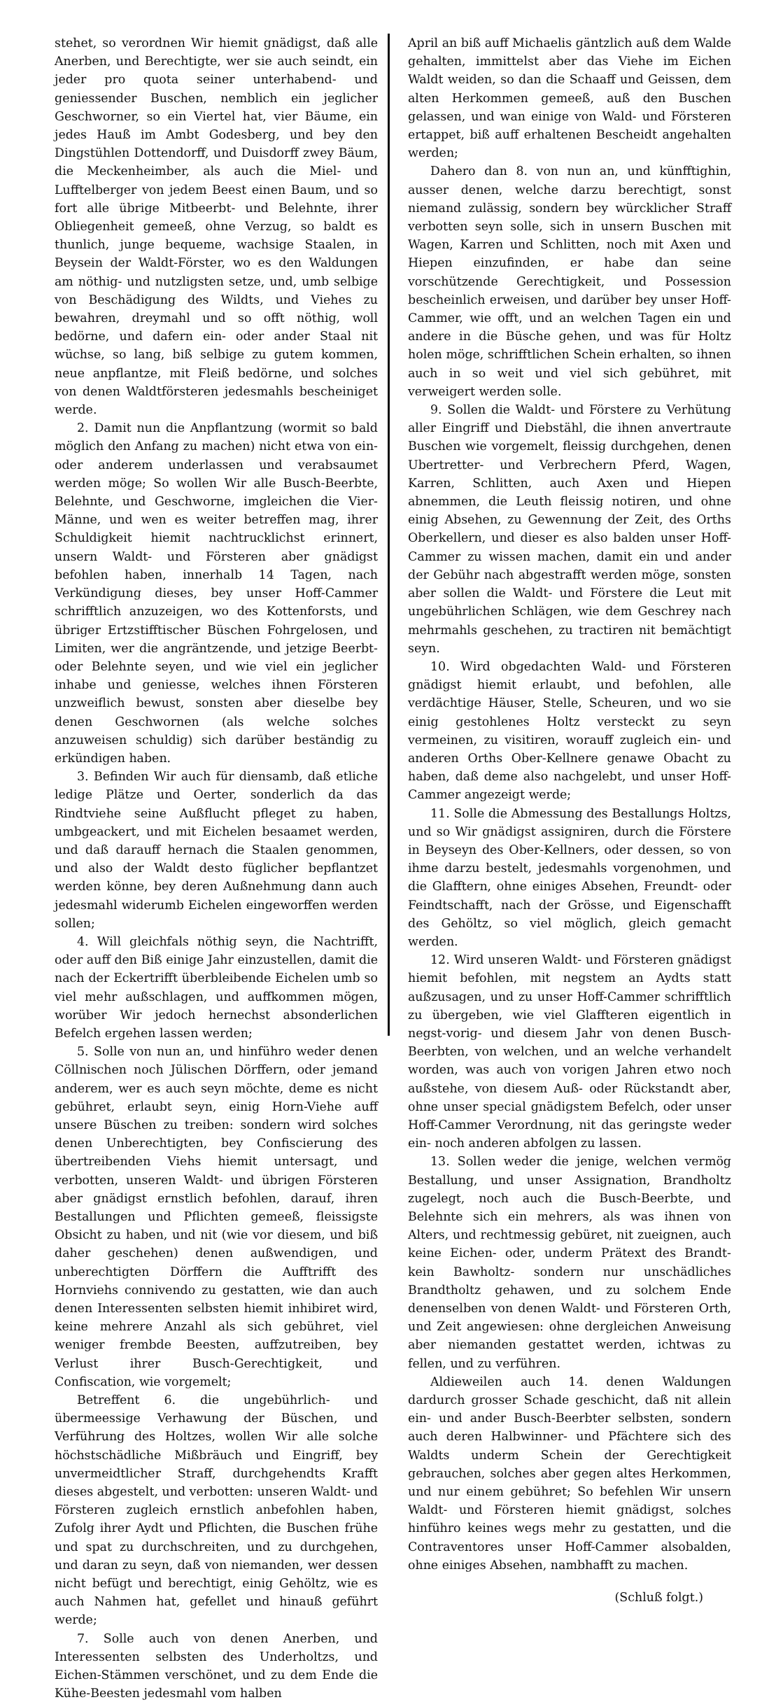stehet, so verordnen Wir hiemit gnädigst, daß alle Anerben, und Berechtigte, wer sie auch seindt, ein jeder pro quota seiner unterhabend- und geniessender Buschen, nemblich ein jeglicher Geschworner, so ein Viertel hat, vier Bäume, ein jedes Hauß im Ambt Godesberg, und bey den Dingstühlen Dottendorff, und Duisdorff zwey Bäum, die Meckenheimber, als auch die Miel- und Lufftelberger von jedem Beest einen Baum, und so fort alle übrige Mitbeerbt- und Belehnte, ihrer Obliegenheit gemeeß, ohne Verzug, so baldt es thunlich, junge bequeme, wachsige Staalen, in Beysein der Waldt-Förster, wo es den Waldungen am nöthig- und nutzligsten setze, und, umb selbige von Beschädigung des Wildts, und Viehes zu bewahren, dreymahl und so offt nöthig, woll bedörne, und dafern ein- oder ander Staal nit wüchse, so lang, biß selbige zu gutem kommen, neue anpflantze, mit Fleiß bedörne, und solches von denen Waldtförsteren jedesmahls bescheiniget werde.
2. Damit nun die Anpflantzung (wormit so bald möglich den Anfang zu machen) nicht etwa von ein- oder anderem underlassen und verabsaumet werden möge; So wollen Wir alle Busch-Beerbte, Belehnte, und Geschworne, imgleichen die Vier-Männe, und wen es weiter betreffen mag, ihrer Schuldigkeit hiemit nachtrucklichst erinnert, unsern Waldt- und Försteren aber gnädigst befohlen haben, innerhalb 14 Tagen, nach Verkündigung dieses, bey unser Hoff-Cammer schrifftlich anzuzeigen, wo des Kottenforsts, und übriger Ertzstifftischer Büschen Fohrgelosen, und Limiten, wer die angräntzende, und jetzige Beerbt- oder Belehnte seyen, und wie viel ein jeglicher inhabe und geniesse, welches ihnen Försteren unzweiflich bewust, sonsten aber dieselbe bey denen Geschwornen (als welche solches anzuweisen schuldig) sich darüber beständig zu erkündigen haben.
3. Befinden Wir auch für diensamb, daß etliche ledige Plätze und Oerter, sonderlich da das Rindtviehe seine Außflucht pfleget zu haben, umbgeackert, und mit Eichelen besaamet werden, und daß darauff hernach die Staalen genommen, und also der Waldt desto füglicher bepflantzet werden könne, bey deren Außnehmung dann auch jedesmahl widerumb Eichelen eingeworffen werden sollen;
4. Will gleichfals nöthig seyn, die Nachtrifft, oder auff den Biß einige Jahr einzustellen, damit die nach der Eckertrifft überbleibende Eichelen umb so viel mehr außschlagen, und auffkommen mögen, worüber Wir jedoch hernechst absonderlichen Befelch ergehen lassen werden;
5. Solle von nun an, und hinführo weder denen Cöllnischen noch Jülischen Dörffern, oder jemand anderem, wer es auch seyn möchte, deme es nicht gebühret, erlaubt seyn, einig Horn-Viehe auff unsere Büschen zu treiben: sondern wird solches denen Unberechtigten, bey Confiscierung des übertreibenden Viehs hiemit untersagt, und verbotten, unseren Waldt- und übrigen Försteren aber gnädigst ernstlich befohlen, darauf, ihren Bestallungen und Pflichten gemeeß, fleissigste Obsicht zu haben, und nit (wie vor diesem, und biß daher geschehen) denen außwendigen, und unberechtigten Dörffern die Aufftrifft des Hornviehs connivendo zu gestatten, wie dan auch denen Interessenten selbsten hiemit inhibiret wird, keine mehrere Anzahl als sich gebühret, viel weniger frembde Beesten, auffzutreiben, bey Verlust ihrer Busch-Gerechtigkeit, und Confiscation, wie vorgemelt;
Betreffent 6. die ungebührlich- und übermeessige Verhawung der Büschen, und Verführung des Holtzes, wollen Wir alle solche höchstschädliche Mißbräuch und Eingriff, bey unvermeidtlicher Straff, durchgehendts Krafft dieses abgestelt, und verbotten: unseren Waldt- und Försteren zugleich ernstlich anbefohlen haben, Zufolg ihrer Aydt und Pflichten, die Buschen frühe und spat zu durchschreiten, und zu durchgehen, und daran zu seyn, daß von niemanden, wer dessen nicht befügt und berechtigt, einig Gehöltz, wie es auch Nahmen hat, gefellet und hinauß geführt werde;
7. Solle auch von denen Anerben, und Interessenten selbsten des Underholtzs, und Eichen-Stämmen verschönet, und zu dem Ende die Kühe-Beesten jedesmahl vom halben
April an biß auff Michaelis gäntzlich auß dem Walde gehalten, immittelst aber das Viehe im Eichen Waldt weiden, so dan die Schaaff und Geissen, dem alten Herkommen gemeeß, auß den Buschen gelassen, und wan einige von Wald- und Försteren ertappet, biß auff erhaltenen Bescheidt angehalten werden;
Dahero dan 8. von nun an, und künfftighin, ausser denen, welche darzu berechtigt, sonst niemand zulässig, sondern bey würcklicher Straff verbotten seyn solle, sich in unsern Buschen mit Wagen, Karren und Schlitten, noch mit Axen und Hiepen einzufinden, er habe dan seine vorschützende Gerechtigkeit, und Possession bescheinlich erweisen, und darüber bey unser Hoff-Cammer, wie offt, und an welchen Tagen ein und andere in die Büsche gehen, und was für Holtz holen möge, schrifftlichen Schein erhalten, so ihnen auch in so weit und viel sich gebühret, mit verweigert werden solle.
9. Sollen die Waldt- und Förstere zu Verhütung aller Eingriff und Diebstähl, die ihnen anvertraute Buschen wie vorgemelt, fleissig durchgehen, denen Ubertretter- und Verbrechern Pferd, Wagen, Karren, Schlitten, auch Axen und Hiepen abnemmen, die Leuth fleissig notiren, und ohne einig Absehen, zu Gewennung der Zeit, des Orths Oberkellern, und dieser es also balden unser Hoff-Cammer zu wissen machen, damit ein und ander der Gebühr nach abgestrafft werden möge, sonsten aber sollen die Waldt- und Förstere die Leut mit ungebührlichen Schlägen, wie dem Geschrey nach mehrmahls geschehen, zu tractiren nit bemächtigt seyn.
10. Wird obgedachten Wald- und Försteren gnädigst hiemit erlaubt, und befohlen, alle verdächtige Häuser, Stelle, Scheuren, und wo sie einig gestohlenes Holtz versteckt zu seyn vermeinen, zu visitiren, worauff zugleich ein- und anderen Orths Ober-Kellnere genawe Obacht zu haben, daß deme also nachgelebt, und unser Hoff-Cammer angezeigt werde;
11. Solle die Abmessung des Bestallungs Holtzs, und so Wir gnädigst assigniren, durch die Förstere in Beyseyn des Ober-Kellners, oder dessen, so von ihme darzu bestelt, jedesmahls vorgenohmen, und die Glafftern, ohne einiges Absehen, Freundt- oder Feindtschafft, nach der Grösse, und Eigenschafft des Gehöltz, so viel möglich, gleich gemacht werden.
12. Wird unseren Waldt- und Försteren gnädigst hiemit befohlen, mit negstem an Aydts statt außzusagen, und zu unser Hoff-Cammer schrifftlich zu übergeben, wie viel Glaffteren eigentlich in negst-vorig- und diesem Jahr von denen Busch-Beerbten, von welchen, und an welche verhandelt worden, was auch von vorigen Jahren etwo noch außstehe, von diesem Auß- oder Rückstandt aber, ohne unser special gnädigstem Befelch, oder unser Hoff-Cammer Verordnung, nit das geringste weder ein- noch anderen abfolgen zu lassen.
13. Sollen weder die jenige, welchen vermög Bestallung, und unser Assignation, Brandholtz zugelegt, noch auch die Busch-Beerbte, und Belehnte sich ein mehrers, als was ihnen von Alters, und rechtmessig gebüret, nit zueignen, auch keine Eichen- oder, underm Prätext des Brandt- kein Bawholtz- sondern nur unschädliches Brandtholtz gehawen, und zu solchem Ende denenselben von denen Waldt- und Försteren Orth, und Zeit angewiesen: ohne dergleichen Anweisung aber niemanden gestattet werden, ichtwas zu fellen, und zu verführen.
Aldieweilen auch 14. denen Waldungen dardurch grosser Schade geschicht, daß nit allein ein- und ander Busch-Beerbter selbsten, sondern auch deren Halbwinner- und Pfächtere sich des Waldts underm Schein der Gerechtigkeit gebrauchen, solches aber gegen altes Herkommen, und nur einem gebühret; So befehlen Wir unsern Waldt- und Försteren hiemit gnädigst, solches hinführo keines wegs mehr zu gestatten, und die Contraventores unser Hoff-Cammer alsobalden, ohne einiges Absehen, nambhafft zu machen.
(Schluß folgt.)